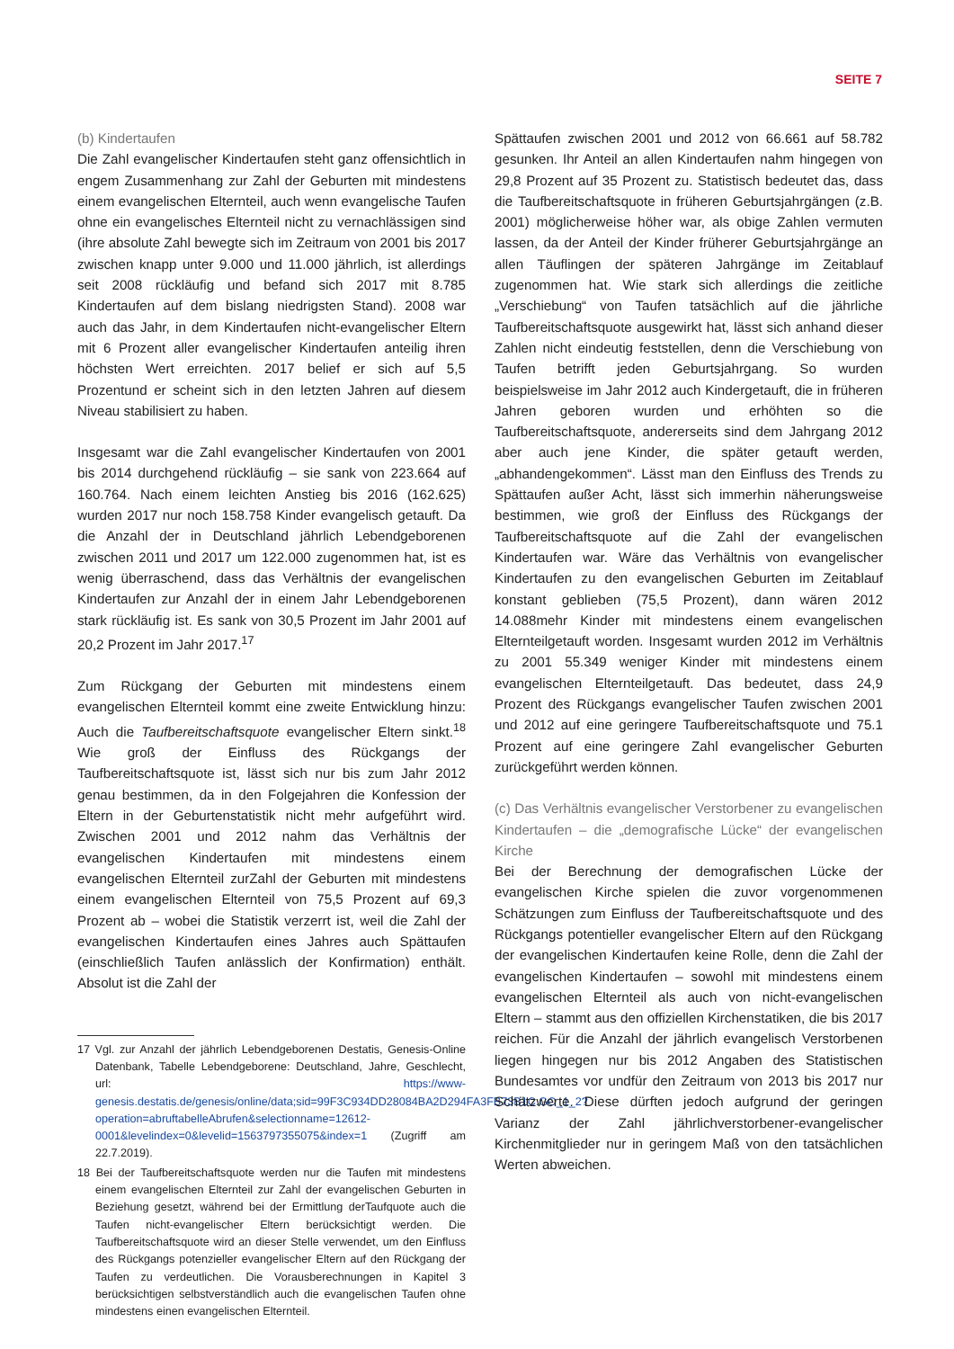SEITE 7
(b) Kindertaufen
Die Zahl evangelischer Kindertaufen steht ganz offensichtlich in engem Zusammenhang zur Zahl der Geburten mit mindestens einem evangelischen Elternteil, auch wenn evangelische Taufen ohne ein evangelisches Elternteil nicht zu vernachlässigen sind (ihre absolute Zahl bewegte sich im Zeitraum von 2001 bis 2017 zwischen knapp unter 9.000 und 11.000 jährlich, ist allerdings seit 2008 rückläufig und befand sich 2017 mit 8.785 Kindertaufen auf dem bislang niedrigsten Stand). 2008 war auch das Jahr, in dem Kindertaufen nicht-evangelischer Eltern mit 6 Prozent aller evangelischer Kindertaufen anteilig ihren höchsten Wert erreichten. 2017 belief er sich auf 5,5 Prozentund er scheint sich in den letzten Jahren auf diesem Niveau stabilisiert zu haben.
Insgesamt war die Zahl evangelischer Kindertaufen von 2001 bis 2014 durchgehend rückläufig – sie sank von 223.664 auf 160.764. Nach einem leichten Anstieg bis 2016 (162.625) wurden 2017 nur noch 158.758 Kinder evangelisch getauft. Da die Anzahl der in Deutschland jährlich Lebendgeborenen zwischen 2011 und 2017 um 122.000 zugenommen hat, ist es wenig überraschend, dass das Verhältnis der evangelischen Kindertaufen zur Anzahl der in einem Jahr Lebendgeborenen stark rückläufig ist. Es sank von 30,5 Prozent im Jahr 2001 auf 20,2 Prozent im Jahr 2017.<sup>17</sup>
Zum Rückgang der Geburten mit mindestens einem evangelischen Elternteil kommt eine zweite Entwicklung hinzu: Auch die Taufbereitschaftsquote evangelischer Eltern sinkt.<sup>18</sup> Wie groß der Einfluss des Rückgangs der Taufbereitschaftsquote ist, lässt sich nur bis zum Jahr 2012 genau bestimmen, da in den Folgejahren die Konfession der Eltern in der Geburtenstatistik nicht mehr aufgeführt wird. Zwischen 2001 und 2012 nahm das Verhältnis der evangelischen Kindertaufen mit mindestens einem evangelischen Elternteil zurZahl der Geburten mit mindestens einem evangelischen Elternteil von 75,5 Prozent auf 69,3 Prozent ab – wobei die Statistik verzerrt ist, weil die Zahl der evangelischen Kindertaufen eines Jahres auch Spättaufen (einschließlich Taufen anlässlich der Konfirmation) enthält. Absolut ist die Zahl der
17 Vgl. zur Anzahl der jährlich Lebendgeborenen Destatis, Genesis-Online Datenbank, Tabelle Lebendgeborene: Deutschland, Jahre, Geschlecht, url: https://www-genesis.destatis.de/genesis/online/data;sid=99F3C934DD28084BA2D294FA3FB73B1C.GO_1_2?operation=abruftabelleAbrufen&selectionname=12612-0001&levelindex=0&levelid=1563797355075&index=1 (Zugriff am 22.7.2019).
18 Bei der Taufbereitschaftsquote werden nur die Taufen mit mindestens einem evangelischen Elternteil zur Zahl der evangelischen Geburten in Beziehung gesetzt, während bei der Ermittlung derTaufquote auch die Taufen nicht-evangelischer Eltern berücksichtigt werden. Die Taufbereitschaftsquote wird an dieser Stelle verwendet, um den Einfluss des Rückgangs potenzieller evangelischer Eltern auf den Rückgang der Taufen zu verdeutlichen. Die Vorausberechnungen in Kapitel 3 berücksichtigen selbstverständlich auch die evangelischen Taufen ohne mindestens einen evangelischen Elternteil.
Spättaufen zwischen 2001 und 2012 von 66.661 auf 58.782 gesunken. Ihr Anteil an allen Kindertaufen nahm hingegen von 29,8 Prozent auf 35 Prozent zu. Statistisch bedeutet das, dass die Taufbereitschaftsquote in früheren Geburtsjahrgängen (z.B. 2001) möglicherweise höher war, als obige Zahlen vermuten lassen, da der Anteil der Kinder früherer Geburtsjahrgänge an allen Täuflingen der späteren Jahrgänge im Zeitablauf zugenommen hat. Wie stark sich allerdings die zeitliche „Verschiebung“ von Taufen tatsächlich auf die jährliche Taufbereitschaftsquote ausgewirkt hat, lässt sich anhand dieser Zahlen nicht eindeutig feststellen, denn die Verschiebung von Taufen betrifft jeden Geburtsjahrgang. So wurden beispielsweise im Jahr 2012 auch Kindergetauft, die in früheren Jahren geboren wurden und erhöhten so die Taufbereitschaftsquote, andererseits sind dem Jahrgang 2012 aber auch jene Kinder, die später getauft werden, „abhandengekommen“. Lässt man den Einfluss des Trends zu Spättaufen außer Acht, lässt sich immerhin näherungsweise bestimmen, wie groß der Einfluss des Rückgangs der Taufbereitschaftsquote auf die Zahl der evangelischen Kindertaufen war. Wäre das Verhältnis von evangelischer Kindertaufen zu den evangelischen Geburten im Zeitablauf konstant geblieben (75,5 Prozent), dann wären 2012 14.088mehr Kinder mit mindestens einem evangelischen Elternteilgetauft worden. Insgesamt wurden 2012 im Verhältnis zu 2001 55.349 weniger Kinder mit mindestens einem evangelischen Elternteilgetauft. Das bedeutet, dass 24,9 Prozent des Rückgangs evangelischer Taufen zwischen 2001 und 2012 auf eine geringere Taufbereitschaftsquote und 75.1 Prozent auf eine geringere Zahl evangelischer Geburten zurückgeführt werden können.
(c) Das Verhältnis evangelischer Verstorbener zu evangelischen Kindertaufen – die „demografische Lücke“ der evangelischen Kirche
Bei der Berechnung der demografischen Lücke der evangelischen Kirche spielen die zuvor vorgenommenen Schätzungen zum Einfluss der Taufbereitschaftsquote und des Rückgangs potentieller evangelischer Eltern auf den Rückgang der evangelischen Kindertaufen keine Rolle, denn die Zahl der evangelischen Kindertaufen – sowohl mit mindestens einem evangelischen Elternteil als auch von nicht-evangelischen Eltern – stammt aus den offiziellen Kirchenstatiken, die bis 2017 reichen. Für die Anzahl der jährlich evangelisch Verstorbenen liegen hingegen nur bis 2012 Angaben des Statistischen Bundesamtes vor undfür den Zeitraum von 2013 bis 2017 nur Schätzwerte. Diese dürften jedoch aufgrund der geringen Varianz der Zahl jährlichverstorbener-evangelischer Kirchenmitglieder nur in geringem Maß von den tatsächlichen Werten abweichen.